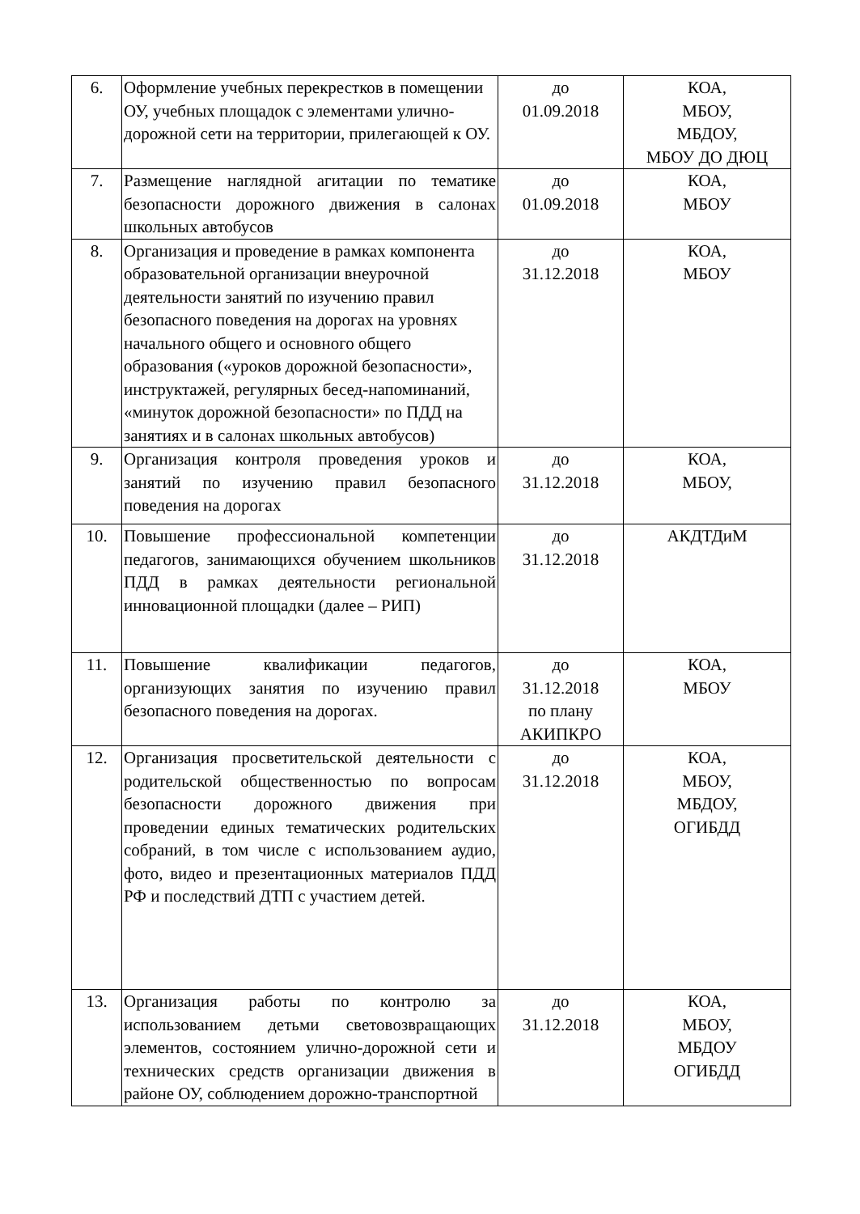| 6. | Оформление учебных перекрестков в помещении ОУ, учебных площадок с элементами улично-дорожной сети на территории, прилегающей к ОУ. | до 01.09.2018 | КОА, МБОУ, МБДОУ, МБОУ ДО ДЮЦ |
| 7. | Размещение наглядной агитации по тематике безопасности дорожного движения в салонах школьных автобусов | до 01.09.2018 | КОА, МБОУ |
| 8. | Организация и проведение в рамках компонента образовательной организации внеурочной деятельности занятий по изучению правил безопасного поведения на дорогах на уровнях начального общего и основного общего образования («уроков дорожной безопасности», инструктажей, регулярных бесед-напоминаний, «минуток дорожной безопасности» по ПДД на занятиях и в салонах школьных автобусов) | до 31.12.2018 | КОА, МБОУ |
| 9. | Организация контроля проведения уроков и занятий по изучению правил безопасного поведения на дорогах | до 31.12.2018 | КОА, МБОУ, |
| 10. | Повышение профессиональной компетенции педагогов, занимающихся обучением школьников ПДД в рамках деятельности региональной инновационной площадки (далее – РИП) | до 31.12.2018 | АКДТДиМ |
| 11. | Повышение квалификации педагогов, организующих занятия по изучению правил безопасного поведения на дорогах. | до 31.12.2018 по плану АКИПКРО | КОА, МБОУ |
| 12. | Организация просветительской деятельности с родительской общественностью по вопросам безопасности дорожного движения при проведении единых тематических родительских собраний, в том числе с использованием аудио, фото, видео и презентационных материалов ПДД РФ и последствий ДТП с участием детей. | до 31.12.2018 | КОА, МБОУ, МБДОУ, ОГИБДД |
| 13. | Организация работы по контролю за использованием детьми световозвращающих элементов, состоянием улично-дорожной сети и технических средств организации движения в районе ОУ, соблюдением дорожно-транспортной | до 31.12.2018 | КОА, МБОУ, МБДОУ ОГИБДД |